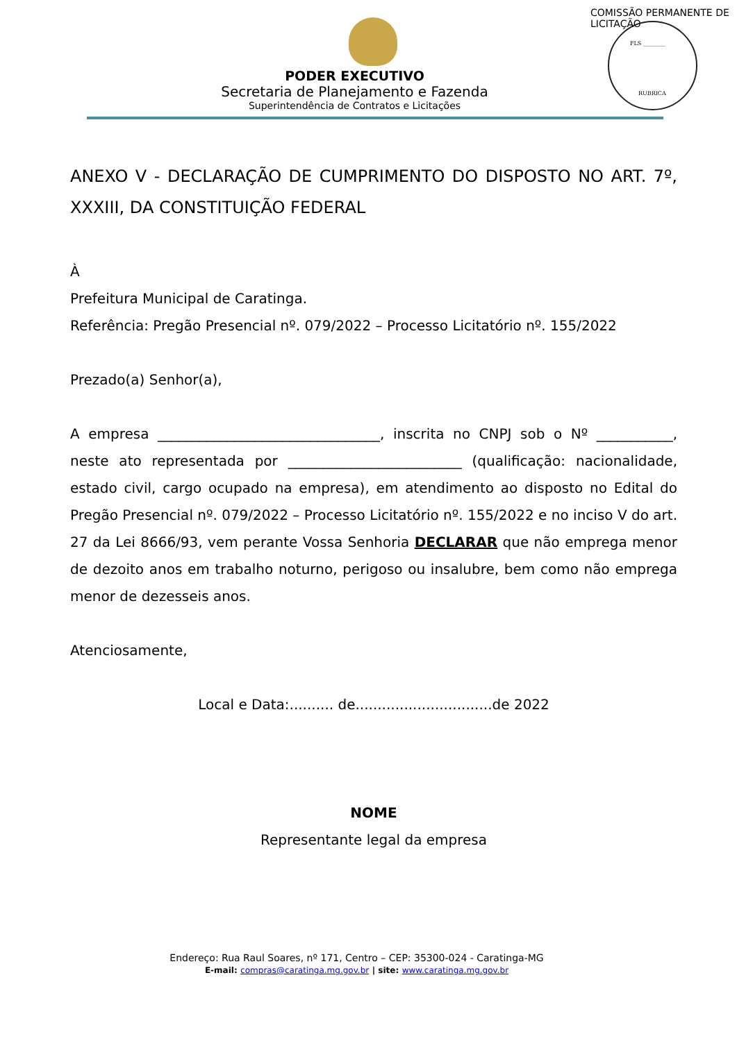FLS ________
RUBRICA
COMISSÃO PERMANENTE DE LICITAÇÃO
PODER EXECUTIVO
Secretaria de Planejamento e Fazenda
Superintendência de Contratos e Licitações
ANEXO V - DECLARAÇÃO DE CUMPRIMENTO DO DISPOSTO NO ART. 7º, XXXIII, DA CONSTITUIÇÃO FEDERAL
À
Prefeitura Municipal de Caratinga.
Referência: Pregão Presencial nº. 079/2022 – Processo Licitatório nº. 155/2022
Prezado(a) Senhor(a),
A empresa ________________________________, inscrita no CNPJ sob o Nº ___________, neste ato representada por _________________________ (qualificação: nacionalidade, estado civil, cargo ocupado na empresa), em atendimento ao disposto no Edital do Pregão Presencial nº. 079/2022 – Processo Licitatório nº. 155/2022 e no inciso V do art. 27 da Lei 8666/93, vem perante Vossa Senhoria DECLARAR que não emprega menor de dezoito anos em trabalho noturno, perigoso ou insalubre, bem como não emprega menor de dezesseis anos.
Atenciosamente,
Local e Data:.......... de...............................de 2022
NOME
Representante legal da empresa
Endereço: Rua Raul Soares, nº 171, Centro – CEP: 35300-024 - Caratinga-MG
E-mail: compras@caratinga.mg.gov.br | site: www.caratinga.mg.gov.br